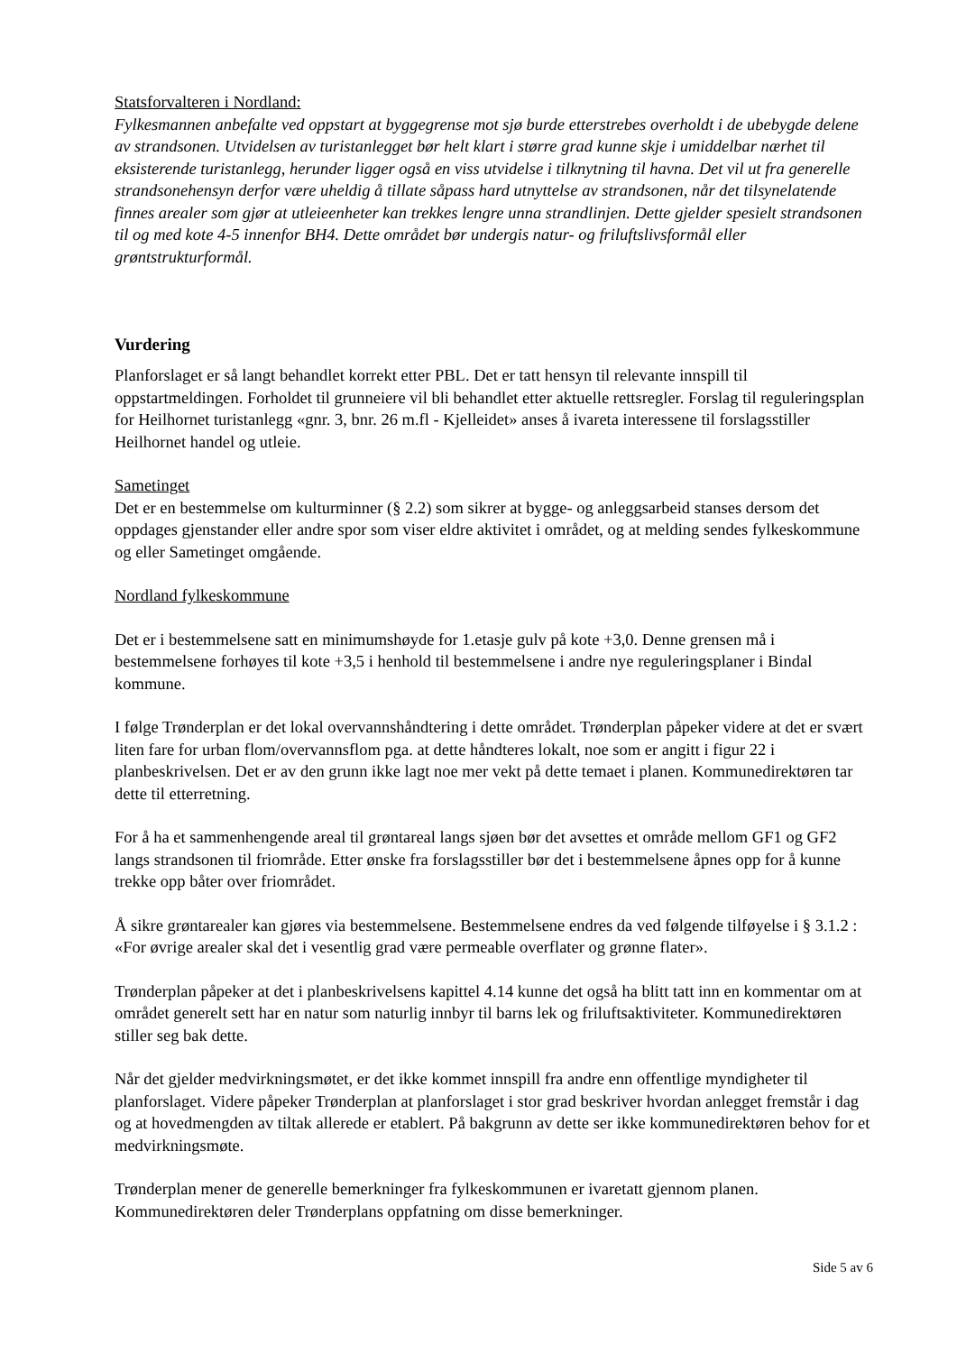Statsforvalteren i Nordland:
Fylkesmannen anbefalte ved oppstart at byggegrense mot sjø burde etterstrebes overholdt i de ubebygde delene av strandsonen. Utvidelsen av turistanlegget bør helt klart i større grad kunne skje i umiddelbar nærhet til eksisterende turistanlegg, herunder ligger også en viss utvidelse i tilknytning til havna. Det vil ut fra generelle strandsonehensyn derfor være uheldig å tillate såpass hard utnyttelse av strandsonen, når det tilsynelatende finnes arealer som gjør at utleieenheter kan trekkes lengre unna strandlinjen. Dette gjelder spesielt strandsonen til og med kote 4-5 innenfor BH4. Dette området bør undergis natur- og friluftslivsformål eller grøntstrukturformål.
Vurdering
Planforslaget er så langt behandlet korrekt etter PBL. Det er tatt hensyn til relevante innspill til oppstartmeldingen. Forholdet til grunneiere vil bli behandlet etter aktuelle rettsregler. Forslag til reguleringsplan for Heilhornet turistanlegg «gnr. 3, bnr. 26 m.fl - Kjelleidet» anses å ivareta interessene til forslagsstiller Heilhornet handel og utleie.
Sametinget
Det er en bestemmelse om kulturminner (§ 2.2) som sikrer at bygge- og anleggsarbeid stanses dersom det oppdages gjenstander eller andre spor som viser eldre aktivitet i området, og at melding sendes fylkeskommune og eller Sametinget omgående.
Nordland fylkeskommune
Det er i bestemmelsene satt en minimumshøyde for 1.etasje gulv på kote +3,0. Denne grensen må i bestemmelsene forhøyes til kote +3,5 i henhold til bestemmelsene i andre nye reguleringsplaner i Bindal kommune.
I følge Trønderplan er det lokal overvannshåndtering i dette området. Trønderplan påpeker videre at det er svært liten fare for urban flom/overvannsflom pga. at dette håndteres lokalt, noe som er angitt i figur 22 i planbeskrivelsen. Det er av den grunn ikke lagt noe mer vekt på dette temaet i planen. Kommunedirektøren tar dette til etterretning.
For å ha et sammenhengende areal til grøntareal langs sjøen bør det avsettes et område mellom GF1 og GF2 langs strandsonen til friområde. Etter ønske fra forslagsstiller bør det i bestemmelsene åpnes opp for å kunne trekke opp båter over friområdet.
Å sikre grøntarealer kan gjøres via bestemmelsene. Bestemmelsene endres da ved følgende tilføyelse i § 3.1.2 : «For øvrige arealer skal det i vesentlig grad være permeable overflater og grønne flater».
Trønderplan påpeker at det i planbeskrivelsens kapittel 4.14 kunne det også ha blitt tatt inn en kommentar om at området generelt sett har en natur som naturlig innbyr til barns lek og friluftsaktiviteter. Kommunedirektøren stiller seg bak dette.
Når det gjelder medvirkningsmøtet, er det ikke kommet innspill fra andre enn offentlige myndigheter til planforslaget. Videre påpeker Trønderplan at planforslaget i stor grad beskriver hvordan anlegget fremstår i dag og at hovedmengden av tiltak allerede er etablert. På bakgrunn av dette ser ikke kommunedirektøren behov for et medvirkningsmøte.
Trønderplan mener de generelle bemerkninger fra fylkeskommunen er ivaretatt gjennom planen. Kommunedirektøren deler Trønderplans oppfatning om disse bemerkninger.
Side 5 av 6